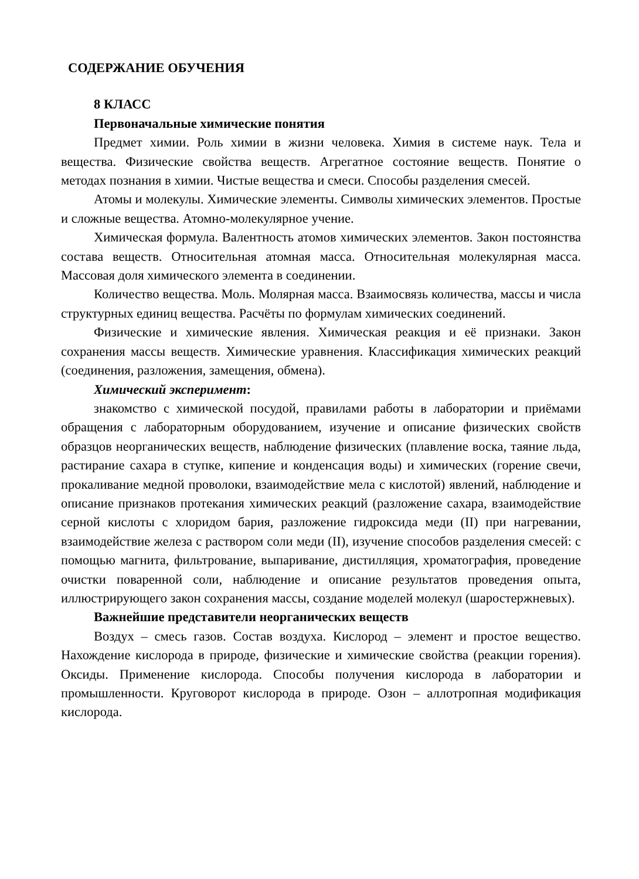СОДЕРЖАНИЕ ОБУЧЕНИЯ
8 КЛАСС
Первоначальные химические понятия
Предмет химии. Роль химии в жизни человека. Химия в системе наук. Тела и вещества. Физические свойства веществ. Агрегатное состояние веществ. Понятие о методах познания в химии. Чистые вещества и смеси. Способы разделения смесей.
Атомы и молекулы. Химические элементы. Символы химических элементов. Простые и сложные вещества. Атомно-молекулярное учение.
Химическая формула. Валентность атомов химических элементов. Закон постоянства состава веществ. Относительная атомная масса. Относительная молекулярная масса. Массовая доля химического элемента в соединении.
Количество вещества. Моль. Молярная масса. Взаимосвязь количества, массы и числа структурных единиц вещества. Расчёты по формулам химических соединений.
Физические и химические явления. Химическая реакция и её признаки. Закон сохранения массы веществ. Химические уравнения. Классификация химических реакций (соединения, разложения, замещения, обмена).
Химический эксперимент:
знакомство с химической посудой, правилами работы в лаборатории и приёмами обращения с лабораторным оборудованием, изучение и описание физических свойств образцов неорганических веществ, наблюдение физических (плавление воска, таяние льда, растирание сахара в ступке, кипение и конденсация воды) и химических (горение свечи, прокаливание медной проволоки, взаимодействие мела с кислотой) явлений, наблюдение и описание признаков протекания химических реакций (разложение сахара, взаимодействие серной кислоты с хлоридом бария, разложение гидроксида меди (II) при нагревании, взаимодействие железа с раствором соли меди (II), изучение способов разделения смесей: с помощью магнита, фильтрование, выпаривание, дистилляция, хроматография, проведение очистки поваренной соли, наблюдение и описание результатов проведения опыта, иллюстрирующего закон сохранения массы, создание моделей молекул (шаростержневых).
Важнейшие представители неорганических веществ
Воздух – смесь газов. Состав воздуха. Кислород – элемент и простое вещество. Нахождение кислорода в природе, физические и химические свойства (реакции горения). Оксиды. Применение кислорода. Способы получения кислорода в лаборатории и промышленности. Круговорот кислорода в природе. Озон – аллотропная модификация кислорода.